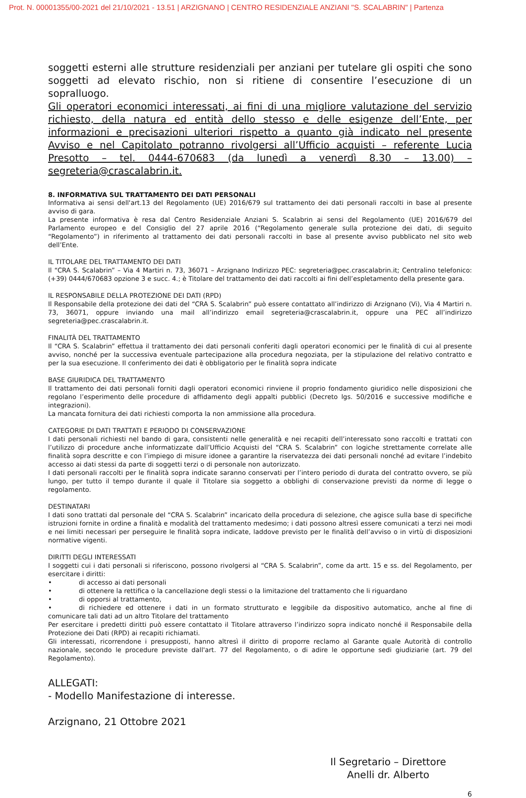Prot. N. 00001355/00-2021 del 21/10/2021 - 13.51 | ARZIGNANO | CENTRO RESIDENZIALE ANZIANI "S. SCALABRIN" | Partenza
soggetti esterni alle strutture residenziali per anziani per tutelare gli ospiti che sono soggetti ad elevato rischio, non si ritiene di consentire l’esecuzione di un sopralluogo.
Gli operatori economici interessati, ai fini di una migliore valutazione del servizio richiesto, della natura ed entità dello stesso e delle esigenze dell’Ente, per informazioni e precisazioni ulteriori rispetto a quanto già indicato nel presente Avviso e nel Capitolato potranno rivolgersi all’Ufficio acquisti – referente Lucia Presotto – tel. 0444-670683 (da lunedì a venerdì 8.30 – 13.00) – segreteria@crascalabrin.it.
8. INFORMATIVA SUL TRATTAMENTO DEI DATI PERSONALI
Informativa ai sensi dell'art.13 del Regolamento (UE) 2016/679 sul trattamento dei dati personali raccolti in base al presente avviso di gara.
La presente informativa è resa dal Centro Residenziale Anziani S. Scalabrin ai sensi del Regolamento (UE) 2016/679 del Parlamento europeo e del Consiglio del 27 aprile 2016 (“Regolamento generale sulla protezione dei dati, di seguito “Regolamento”) in riferimento al trattamento dei dati personali raccolti in base al presente avviso pubblicato nel sito web dell’Ente.
IL TITOLARE DEL TRATTAMENTO DEI DATI
Il “CRA S. Scalabrin” – Via 4 Martiri n. 73, 36071 – Arzignano Indirizzo PEC: segreteria@pec.crascalabrin.it; Centralino telefonico: (+39) 0444/670683 opzione 3 e succ. 4.; è Titolare del trattamento dei dati raccolti ai fini dell’espletamento della presente gara.
IL RESPONSABILE DELLA PROTEZIONE DEI DATI (RPD)
Il Responsabile della protezione dei dati del “CRA S. Scalabrin” può essere contattato all’indirizzo di Arzignano (Vi), Via 4 Martiri n. 73, 36071, oppure inviando una mail all’indirizzo email segreteria@crascalabrin.it, oppure una PEC all’indirizzo segreteria@pec.crascalabrin.it.
FINALITÀ DEL TRATTAMENTO
Il “CRA S. Scalabrin” effettua il trattamento dei dati personali conferiti dagli operatori economici per le finalità di cui al presente avviso, nonché per la successiva eventuale partecipazione alla procedura negoziata, per la stipulazione del relativo contratto e per la sua esecuzione. Il conferimento dei dati è obbligatorio per le finalità sopra indicate
BASE GIURIDICA DEL TRATTAMENTO
Il trattamento dei dati personali forniti dagli operatori economici rinviene il proprio fondamento giuridico nelle disposizioni che regolano l’esperimento delle procedure di affidamento degli appalti pubblici (Decreto lgs. 50/2016 e successive modifiche e integrazioni).
La mancata fornitura dei dati richiesti comporta la non ammissione alla procedura.
CATEGORIE DI DATI TRATTATI E PERIODO DI CONSERVAZIONE
I dati personali richiesti nel bando di gara, consistenti nelle generalità e nei recapiti dell’interessato sono raccolti e trattati con l’utilizzo di procedure anche informatizzate dall’Ufficio Acquisti del “CRA S. Scalabrin” con logiche strettamente correlate alle finalità sopra descritte e con l’impiego di misure idonee a garantire la riservatezza dei dati personali nonché ad evitare l’indebito accesso ai dati stessi da parte di soggetti terzi o di personale non autorizzato.
I dati personali raccolti per le finalità sopra indicate saranno conservati per l’intero periodo di durata del contratto ovvero, se più lungo, per tutto il tempo durante il quale il Titolare sia soggetto a obblighi di conservazione previsti da norme di legge o regolamento.
DESTINATARI
I dati sono trattati dal personale del “CRA S. Scalabrin” incaricato della procedura di selezione, che agisce sulla base di specifiche istruzioni fornite in ordine a finalità e modalità del trattamento medesimo; i dati possono altresì essere comunicati a terzi nei modi e nei limiti necessari per perseguire le finalità sopra indicate, laddove previsto per le finalità dell’avviso o in virtù di disposizioni normative vigenti.
DIRITTI DEGLI INTERESSATI
I soggetti cui i dati personali si riferiscono, possono rivolgersi al “CRA S. Scalabrin”, come da artt. 15 e ss. del Regolamento, per esercitare i diritti:
• di accesso ai dati personali
• di ottenere la rettifica o la cancellazione degli stessi o la limitazione del trattamento che li riguardano
• di opporsi al trattamento,
• di richiedere ed ottenere i dati in un formato strutturato e leggibile da dispositivo automatico, anche al fine di comunicare tali dati ad un altro Titolare del trattamento
Per esercitare i predetti diritti può essere contattato il Titolare attraverso l’indirizzo sopra indicato nonché il Responsabile della Protezione dei Dati (RPD) ai recapiti richiamati.
Gli interessati, ricorrendone i presupposti, hanno altresì il diritto di proporre reclamo al Garante quale Autorità di controllo nazionale, secondo le procedure previste dall'art. 77 del Regolamento, o di adire le opportune sedi giudiziarie (art. 79 del Regolamento).
ALLEGATI:
- Modello Manifestazione di interesse.
Arzignano, 21 Ottobre 2021
Il Segretario – Direttore
Anelli dr. Alberto
6